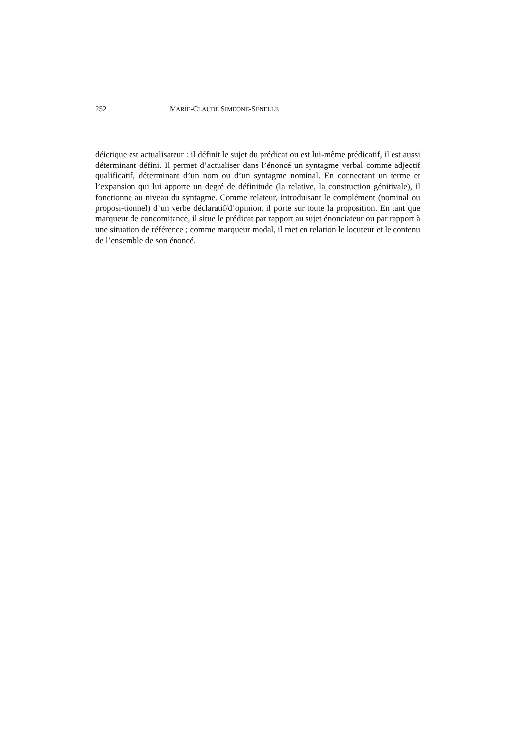252 MARIE-CLAUDE SIMEONE-SENELLE
déictique est actualisateur : il définit le sujet du prédicat ou est lui-même prédicatif, il est aussi déterminant défini. Il permet d’actualiser dans l’énoncé un syntagme verbal comme adjectif qualificatif, déterminant d’un nom ou d’un syntagme nominal. En connectant un terme et l’expansion qui lui apporte un degré de définitude (la relative, la construction génitivale), il fonctionne au niveau du syntagme. Comme relateur, introduisant le complément (nominal ou proposi-tionnel) d’un verbe déclaratif/d’opinion, il porte sur toute la proposition. En tant que marqueur de concomitance, il situe le prédicat par rapport au sujet énonciateur ou par rapport à une situation de référence ; comme marqueur modal, il met en relation le locuteur et le contenu de l’ensemble de son énoncé.